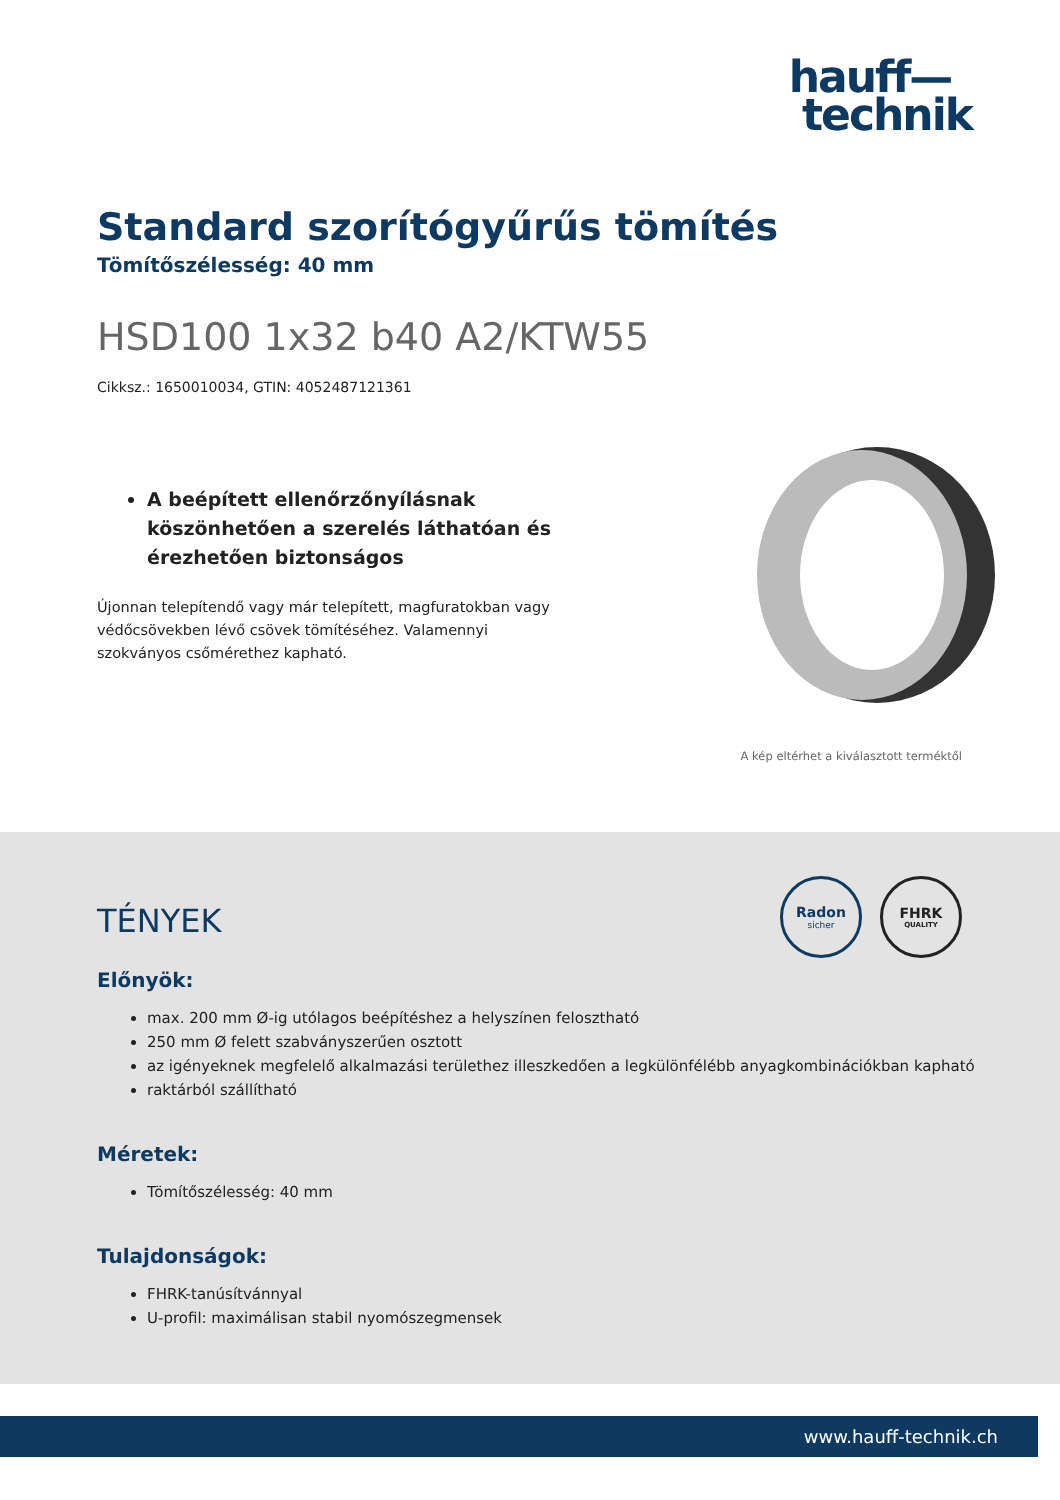hauff—
technik
Standard szorítógyűrűs tömítés
Tömítőszélesség: 40 mm
HSD100 1x32 b40 A2/KTW55
Cikksz.: 1650010034, GTIN: 4052487121361
A beépített ellenőrzőnyílásnak köszönhetően a szerelés láthatóan és érezhetően biztonságos
Újonnan telepítendő vagy már telepített, magfuratokban vagy védőcsövekben lévő csövek tömítéséhez. Valamennyi szokványos csőmérethez kapható.
A kép eltérhet a kiválasztott terméktől
Radon
sicher
FHRK
QUALITY
TÉNYEK
Előnyök:
max. 200 mm Ø-ig utólagos beépítéshez a helyszínen felosztható
250 mm Ø felett szabványszerűen osztott
az igényeknek megfelelő alkalmazási területhez illeszkedően a legkülönfélébb anyagkombinációkban kapható
raktárból szállítható
Méretek:
Tömítőszélesség: 40 mm
Tulajdonságok:
FHRK-tanúsítvánnyal
U-profil: maximálisan stabil nyomószegmensek
www.hauff-technik.ch